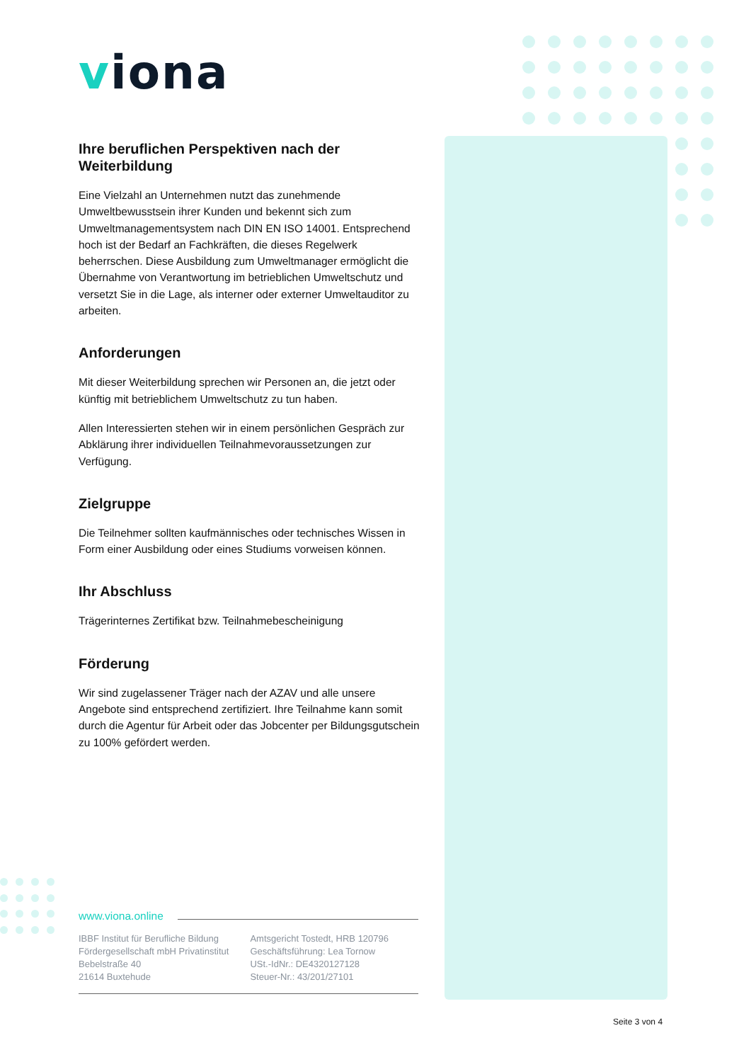viona
Ihre beruflichen Perspektiven nach der Weiterbildung
Eine Vielzahl an Unternehmen nutzt das zunehmende Umweltbewusstsein ihrer Kunden und bekennt sich zum Umweltmanagementsystem nach DIN EN ISO 14001. Entsprechend hoch ist der Bedarf an Fachkräften, die dieses Regelwerk beherrschen. Diese Ausbildung zum Umweltmanager ermöglicht die Übernahme von Verantwortung im betrieblichen Umweltschutz und versetzt Sie in die Lage, als interner oder externer Umweltauditor zu arbeiten.
Anforderungen
Mit dieser Weiterbildung sprechen wir Personen an, die jetzt oder künftig mit betrieblichem Umweltschutz zu tun haben.
Allen Interessierten stehen wir in einem persönlichen Gespräch zur Abklärung ihrer individuellen Teilnahmevoraussetzungen zur Verfügung.
Zielgruppe
Die Teilnehmer sollten kaufmännisches oder technisches Wissen in Form einer Ausbildung oder eines Studiums vorweisen können.
Ihr Abschluss
Trägerinternes Zertifikat bzw. Teilnahmebescheinigung
Förderung
Wir sind zugelassener Träger nach der AZAV und alle unsere Angebote sind entsprechend zertifiziert. Ihre Teilnahme kann somit durch die Agentur für Arbeit oder das Jobcenter per Bildungsgutschein zu 100% gefördert werden.
www.viona.online
IBBF Institut für Berufliche Bildung
Fördergesellschaft mbH Privatinstitut
Bebelstraße 40
21614 Buxtehude
Amtsgericht Tostedt, HRB 120796
Geschäftsführung: Lea Tornow
USt.-IdNr.: DE4320127128
Steuer-Nr.: 43/201/27101
Seite 3 von 4